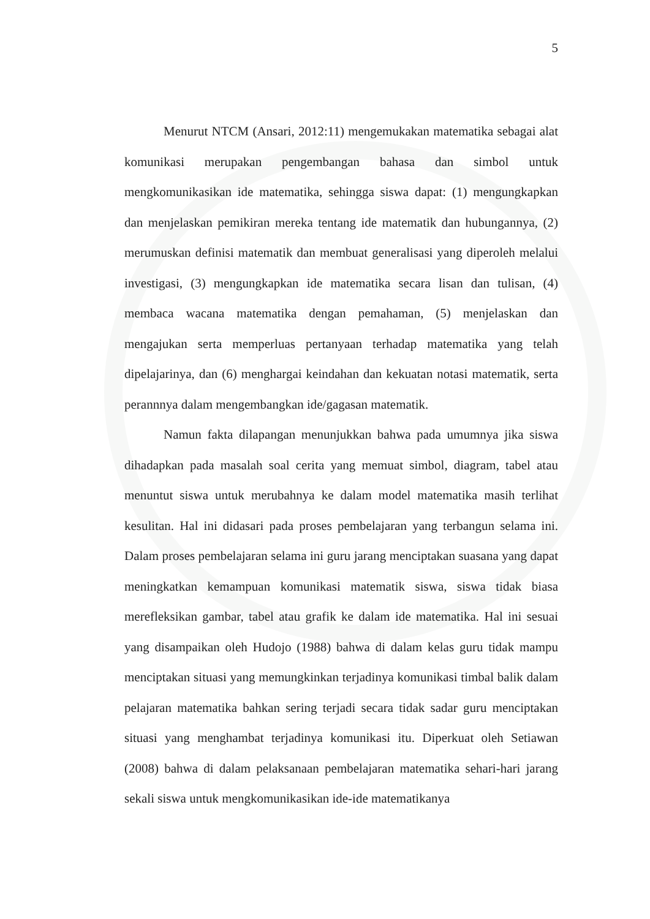5
Menurut NTCM (Ansari, 2012:11) mengemukakan matematika sebagai alat komunikasi merupakan pengembangan bahasa dan simbol untuk mengkomunikasikan ide matematika, sehingga siswa dapat: (1) mengungkapkan dan menjelaskan pemikiran mereka tentang ide matematik dan hubungannya, (2) merumuskan definisi matematik dan membuat generalisasi yang diperoleh melalui investigasi, (3) mengungkapkan ide matematika secara lisan dan tulisan, (4) membaca wacana matematika dengan pemahaman, (5) menjelaskan dan mengajukan serta memperluas pertanyaan terhadap matematika yang telah dipelajarinya, dan (6) menghargai keindahan dan kekuatan notasi matematik, serta perannnya dalam mengembangkan ide/gagasan matematik.
Namun fakta dilapangan menunjukkan bahwa pada umumnya jika siswa dihadapkan pada masalah soal cerita yang memuat simbol, diagram, tabel atau menuntut siswa untuk merubahnya ke dalam model matematika masih terlihat kesulitan. Hal ini didasari pada proses pembelajaran yang terbangun selama ini. Dalam proses pembelajaran selama ini guru jarang menciptakan suasana yang dapat meningkatkan kemampuan komunikasi matematik siswa, siswa tidak biasa merefleksikan gambar, tabel atau grafik ke dalam ide matematika. Hal ini sesuai yang disampaikan oleh Hudojo (1988) bahwa di dalam kelas guru tidak mampu menciptakan situasi yang memungkinkan terjadinya komunikasi timbal balik dalam pelajaran matematika bahkan sering terjadi secara tidak sadar guru menciptakan situasi yang menghambat terjadinya komunikasi itu. Diperkuat oleh Setiawan (2008) bahwa di dalam pelaksanaan pembelajaran matematika sehari-hari jarang sekali siswa untuk mengkomunikasikan ide-ide matematikanya